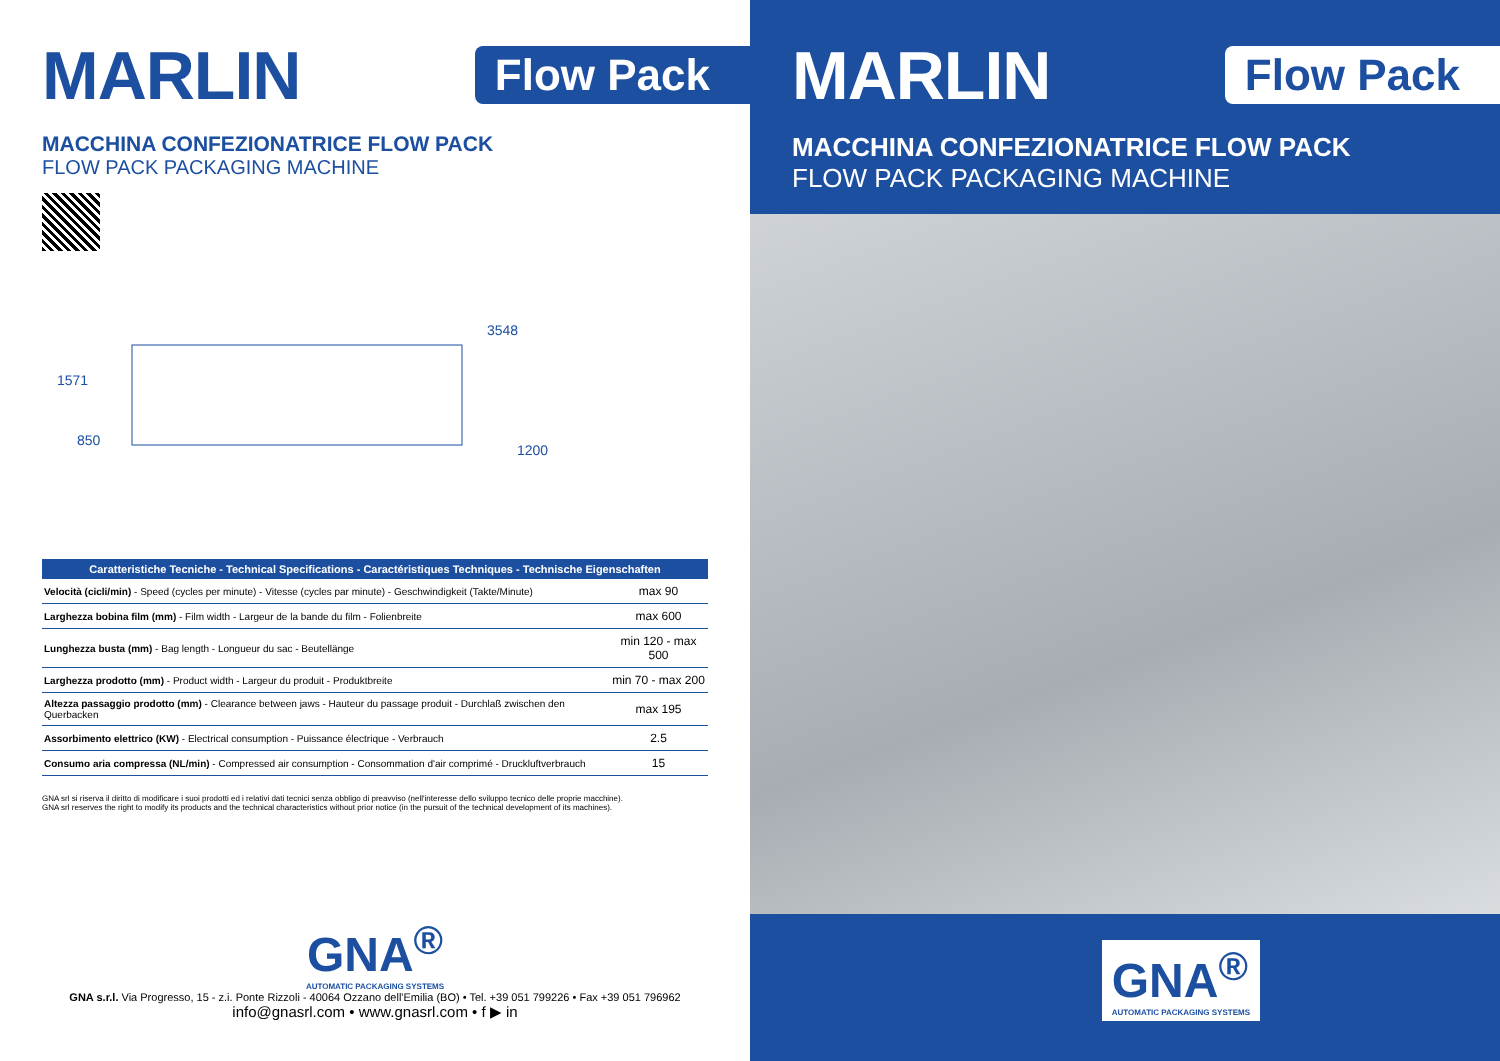MARLIN
Flow Pack
MACCHINA CONFEZIONATRICE FLOW PACK
FLOW PACK PACKAGING MACHINE
1571
850
3548
1200
| Caratteristiche Tecniche - Technical Specifications - Caractéristiques Techniques - Technische Eigenschaften | |
| --- | --- |
| Velocità (cicli/min) - Speed (cycles per minute) - Vitesse (cycles par minute) - Geschwindigkeit (Takte/Minute) | max 90 |
| Larghezza bobina film (mm) - Film width - Largeur de la bande du film - Folienbreite | max 600 |
| Lunghezza busta (mm) - Bag length - Longueur du sac - Beutellänge | min 120 - max 500 |
| Larghezza prodotto (mm) - Product width - Largeur du produit - Produktbreite | min 70 - max 200 |
| Altezza passaggio prodotto (mm) - Clearance between jaws - Hauteur du passage produit - Durchlaß zwischen den Querbacken | max 195 |
| Assorbimento elettrico (KW) - Electrical consumption - Puissance électrique - Verbrauch | 2.5 |
| Consumo aria compressa (NL/min) - Compressed air consumption - Consommation d'air comprimé - Druckluftverbrauch | 15 |
GNA srl si riserva il diritto di modificare i suoi prodotti ed i relativi dati tecnici senza obbligo di preavviso (nell'interesse dello sviluppo tecnico delle proprie macchine).
GNA srl reserves the right to modify its products and the technical characteristics without prior notice (in the pursuit of the technical development of its machines).
GNA<sup>®</sup>
AUTOMATIC PACKAGING SYSTEMS
GNA s.r.l. Via Progresso, 15 - z.i. Ponte Rizzoli - 40064 Ozzano dell'Emilia (BO) • Tel. +39 051 799226 • Fax +39 051 796962
info@gnasrl.com • www.gnasrl.com • f ▶ in
MARLIN
Flow Pack
MACCHINA CONFEZIONATRICE FLOW PACK
FLOW PACK PACKAGING MACHINE
GNA<sup>®</sup>
AUTOMATIC PACKAGING SYSTEMS